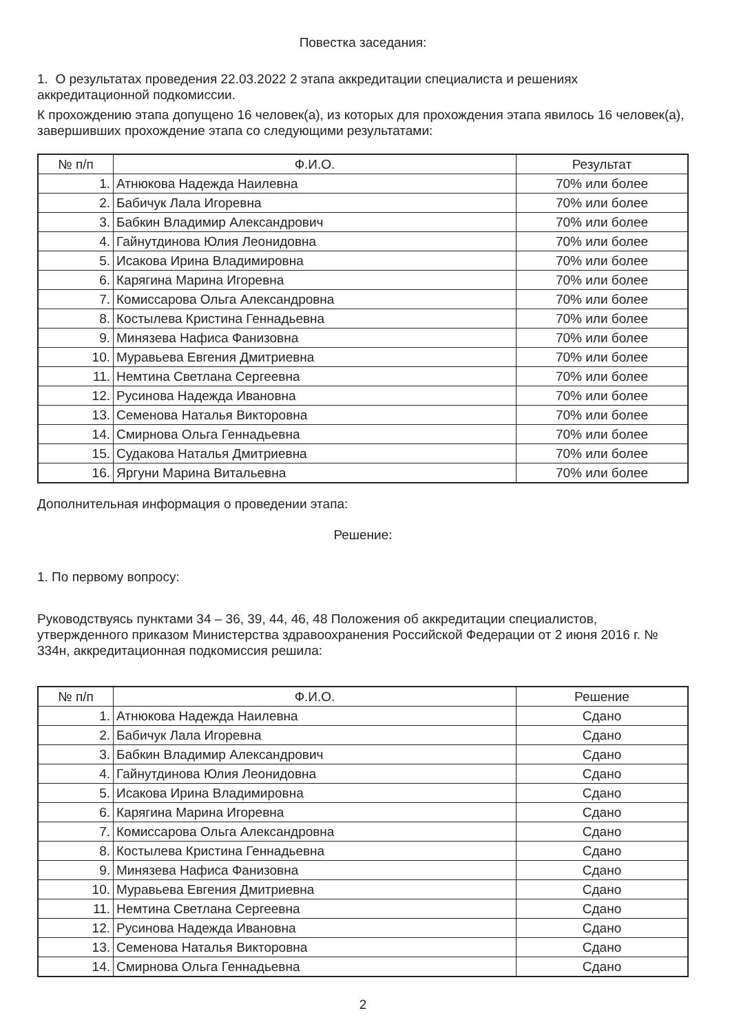Повестка заседания:
1. О результатах проведения 22.03.2022 2 этапа аккредитации специалиста и решениях аккредитационной подкомиссии.
К прохождению этапа допущено 16 человек(а), из которых для прохождения этапа явилось 16 человек(а), завершивших прохождение этапа со следующими результатами:
| № п/п | Ф.И.О. | Результат |
| --- | --- | --- |
| 1. | Атнюкова Надежда Наилевна | 70% или более |
| 2. | Бабичук Лала Игоревна | 70% или более |
| 3. | Бабкин Владимир Александрович | 70% или более |
| 4. | Гайнутдинова Юлия Леонидовна | 70% или более |
| 5. | Исакова Ирина Владимировна | 70% или более |
| 6. | Карягина Марина Игоревна | 70% или более |
| 7. | Комиссарова Ольга Александровна | 70% или более |
| 8. | Костылева Кристина Геннадьевна | 70% или более |
| 9. | Минязева Нафиса Фанизовна | 70% или более |
| 10. | Муравьева Евгения Дмитриевна | 70% или более |
| 11. | Немтина Светлана Сергеевна | 70% или более |
| 12. | Русинова Надежда Ивановна | 70% или более |
| 13. | Семенова Наталья Викторовна | 70% или более |
| 14. | Смирнова Ольга Геннадьевна | 70% или более |
| 15. | Судакова Наталья Дмитриевна | 70% или более |
| 16. | Яргуни Марина Витальевна | 70% или более |
Дополнительная информация о проведении этапа:
Решение:
1. По первому вопросу:
Руководствуясь пунктами 34 – 36, 39, 44, 46, 48 Положения об аккредитации специалистов, утвержденного приказом Министерства здравоохранения Российской Федерации от 2 июня 2016 г. № 334н, аккредитационная подкомиссия решила:
| № п/п | Ф.И.О. | Решение |
| --- | --- | --- |
| 1. | Атнюкова Надежда Наилевна | Сдано |
| 2. | Бабичук Лала Игоревна | Сдано |
| 3. | Бабкин Владимир Александрович | Сдано |
| 4. | Гайнутдинова Юлия Леонидовна | Сдано |
| 5. | Исакова Ирина Владимировна | Сдано |
| 6. | Карягина Марина Игоревна | Сдано |
| 7. | Комиссарова Ольга Александровна | Сдано |
| 8. | Костылева Кристина Геннадьевна | Сдано |
| 9. | Минязева Нафиса Фанизовна | Сдано |
| 10. | Муравьева Евгения Дмитриевна | Сдано |
| 11. | Немтина Светлана Сергеевна | Сдано |
| 12. | Русинова Надежда Ивановна | Сдано |
| 13. | Семенова Наталья Викторовна | Сдано |
| 14. | Смирнова Ольга Геннадьевна | Сдано |
2